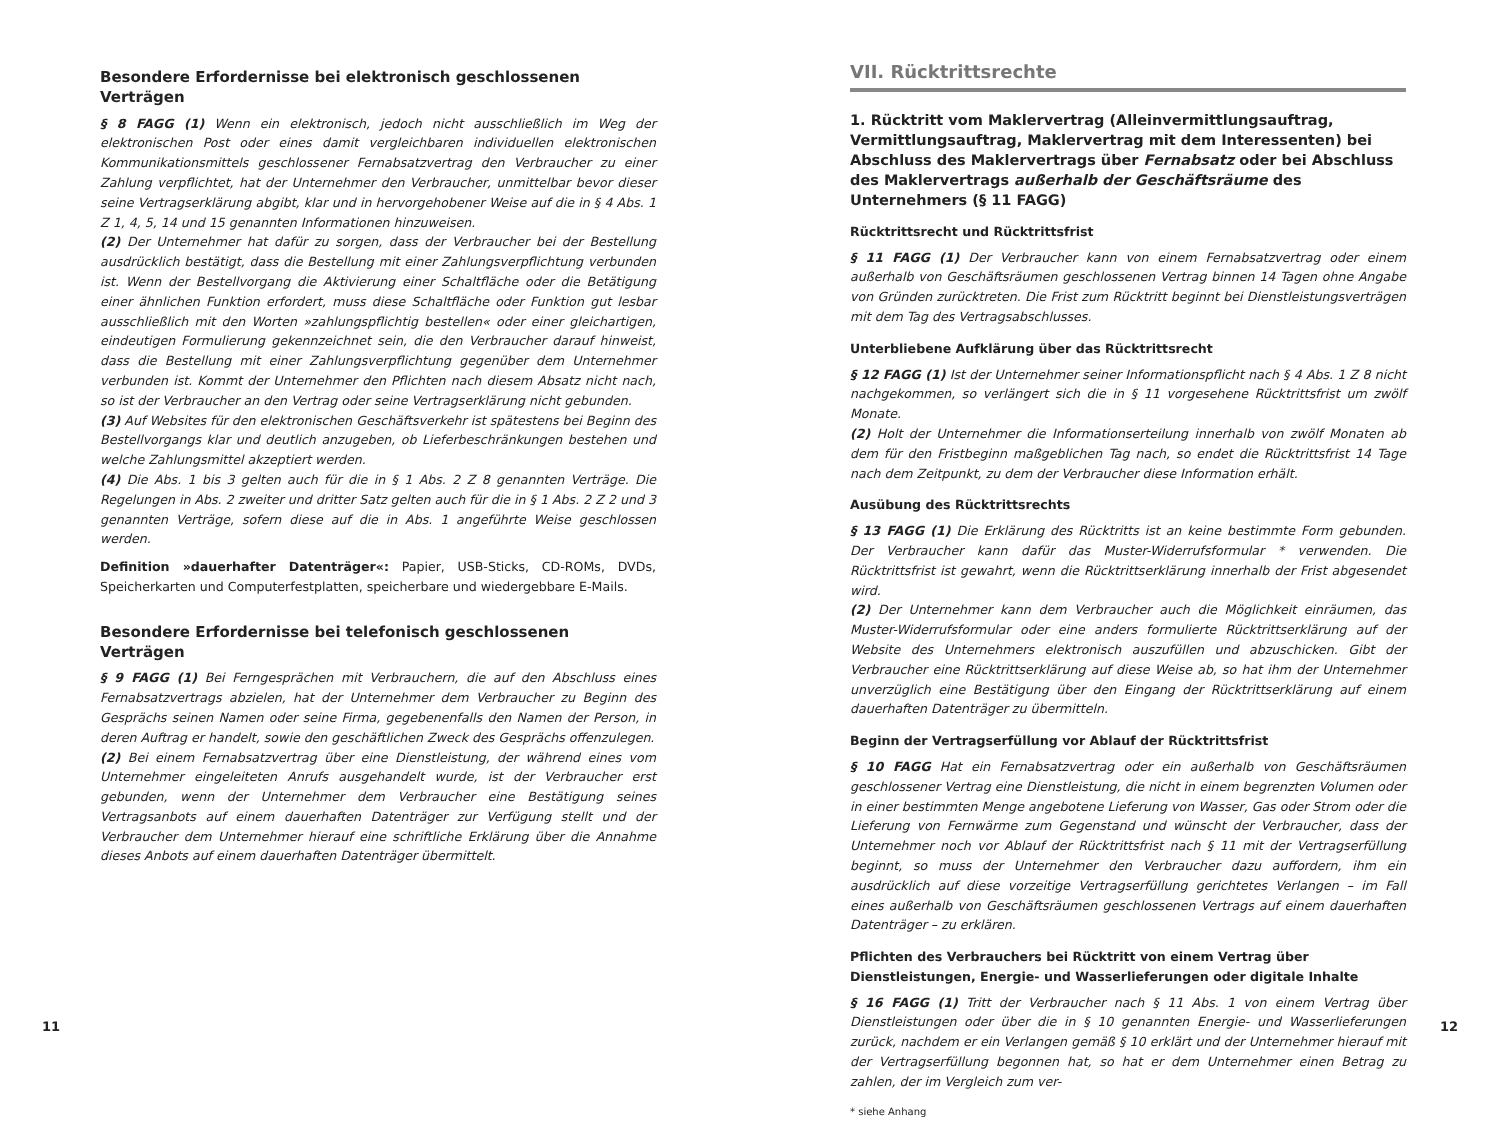Besondere Erfordernisse bei elektronisch geschlossenen Verträgen
§ 8 FAGG (1) Wenn ein elektronisch, jedoch nicht ausschließlich im Weg der elektronischen Post oder eines damit vergleichbaren individuellen elektronischen Kommunikationsmittels geschlossener Fernabsatzvertrag den Verbraucher zu einer Zahlung verpflichtet, hat der Unternehmer den Verbraucher, unmittelbar bevor dieser seine Vertragserklärung abgibt, klar und in hervorgehobener Weise auf die in § 4 Abs. 1 Z 1, 4, 5, 14 und 15 genannten Informationen hinzuweisen.
(2) Der Unternehmer hat dafür zu sorgen, dass der Verbraucher bei der Bestellung ausdrücklich bestätigt, dass die Bestellung mit einer Zahlungsverpflichtung verbunden ist. Wenn der Bestellvorgang die Aktivierung einer Schaltfläche oder die Betätigung einer ähnlichen Funktion erfordert, muss diese Schaltfläche oder Funktion gut lesbar ausschließlich mit den Worten »zahlungspflichtig bestellen« oder einer gleichartigen, eindeutigen Formulierung gekennzeichnet sein, die den Verbraucher darauf hinweist, dass die Bestellung mit einer Zahlungsverpflichtung gegenüber dem Unternehmer verbunden ist. Kommt der Unternehmer den Pflichten nach diesem Absatz nicht nach, so ist der Verbraucher an den Vertrag oder seine Vertragserklärung nicht gebunden.
(3) Auf Websites für den elektronischen Geschäftsverkehr ist spätestens bei Beginn des Bestellvorgangs klar und deutlich anzugeben, ob Lieferbeschränkungen bestehen und welche Zahlungsmittel akzeptiert werden.
(4) Die Abs. 1 bis 3 gelten auch für die in § 1 Abs. 2 Z 8 genannten Verträge. Die Regelungen in Abs. 2 zweiter und dritter Satz gelten auch für die in § 1 Abs. 2 Z 2 und 3 genannten Verträge, sofern diese auf die in Abs. 1 angeführte Weise geschlossen werden.
Definition »dauerhafter Datenträger«: Papier, USB-Sticks, CD-ROMs, DVDs, Speicherkarten und Computerfestplatten, speicherbare und wiedergebbare E-Mails.
Besondere Erfordernisse bei telefonisch geschlossenen Verträgen
§ 9 FAGG (1) Bei Ferngesprächen mit Verbrauchern, die auf den Abschluss eines Fernabsatzvertrags abzielen, hat der Unternehmer dem Verbraucher zu Beginn des Gesprächs seinen Namen oder seine Firma, gegebenenfalls den Namen der Person, in deren Auftrag er handelt, sowie den geschäftlichen Zweck des Gesprächs offenzulegen.
(2) Bei einem Fernabsatzvertrag über eine Dienstleistung, der während eines vom Unternehmer eingeleiteten Anrufs ausgehandelt wurde, ist der Verbraucher erst gebunden, wenn der Unternehmer dem Verbraucher eine Bestätigung seines Vertragsanbots auf einem dauerhaften Datenträger zur Verfügung stellt und der Verbraucher dem Unternehmer hierauf eine schriftliche Erklärung über die Annahme dieses Anbots auf einem dauerhaften Datenträger übermittelt.
VII. Rücktrittsrechte
1. Rücktritt vom Maklervertrag (Alleinvermittlungsauftrag, Vermittlungsauftrag, Maklervertrag mit dem Interessenten) bei Abschluss des Maklervertrags über Fernabsatz oder bei Abschluss des Maklervertrags außerhalb der Geschäftsräume des Unternehmers (§ 11 FAGG)
Rücktrittsrecht und Rücktrittsfrist
§ 11 FAGG (1) Der Verbraucher kann von einem Fernabsatzvertrag oder einem außerhalb von Geschäftsräumen geschlossenen Vertrag binnen 14 Tagen ohne Angabe von Gründen zurücktreten. Die Frist zum Rücktritt beginnt bei Dienstleistungsverträgen mit dem Tag des Vertragsabschlusses.
Unterbliebene Aufklärung über das Rücktrittsrecht
§ 12 FAGG (1) Ist der Unternehmer seiner Informationspflicht nach § 4 Abs. 1 Z 8 nicht nachgekommen, so verlängert sich die in § 11 vorgesehene Rücktrittsfrist um zwölf Monate.
(2) Holt der Unternehmer die Informationserteilung innerhalb von zwölf Monaten ab dem für den Fristbeginn maßgeblichen Tag nach, so endet die Rücktrittsfrist 14 Tage nach dem Zeitpunkt, zu dem der Verbraucher diese Information erhält.
Ausübung des Rücktrittsrechts
§ 13 FAGG (1) Die Erklärung des Rücktritts ist an keine bestimmte Form gebunden. Der Verbraucher kann dafür das Muster-Widerrufsformular * verwenden. Die Rücktrittsfrist ist gewahrt, wenn die Rücktrittserklärung innerhalb der Frist abgesendet wird.
(2) Der Unternehmer kann dem Verbraucher auch die Möglichkeit einräumen, das Muster-Widerrufsformular oder eine anders formulierte Rücktrittserklärung auf der Website des Unternehmers elektronisch auszufüllen und abzuschicken. Gibt der Verbraucher eine Rücktrittserklärung auf diese Weise ab, so hat ihm der Unternehmer unverzüglich eine Bestätigung über den Eingang der Rücktrittserklärung auf einem dauerhaften Datenträger zu übermitteln.
Beginn der Vertragserfüllung vor Ablauf der Rücktrittsfrist
§ 10 FAGG Hat ein Fernabsatzvertrag oder ein außerhalb von Geschäftsräumen geschlossener Vertrag eine Dienstleistung, die nicht in einem begrenzten Volumen oder in einer bestimmten Menge angebotene Lieferung von Wasser, Gas oder Strom oder die Lieferung von Fernwärme zum Gegenstand und wünscht der Verbraucher, dass der Unternehmer noch vor Ablauf der Rücktrittsfrist nach § 11 mit der Vertragserfüllung beginnt, so muss der Unternehmer den Verbraucher dazu auffordern, ihm ein ausdrücklich auf diese vorzeitige Vertragserfüllung gerichtetes Verlangen – im Fall eines außerhalb von Geschäftsräumen geschlossenen Vertrags auf einem dauerhaften Datenträger – zu erklären.
Pflichten des Verbrauchers bei Rücktritt von einem Vertrag über Dienstleistungen, Energie- und Wasserlieferungen oder digitale Inhalte
§ 16 FAGG (1) Tritt der Verbraucher nach § 11 Abs. 1 von einem Vertrag über Dienstleistungen oder über die in § 10 genannten Energie- und Wasserlieferungen zurück, nachdem er ein Verlangen gemäß § 10 erklärt und der Unternehmer hierauf mit der Vertragserfüllung begonnen hat, so hat er dem Unternehmer einen Betrag zu zahlen, der im Vergleich zum ver-
* siehe Anhang
11 12